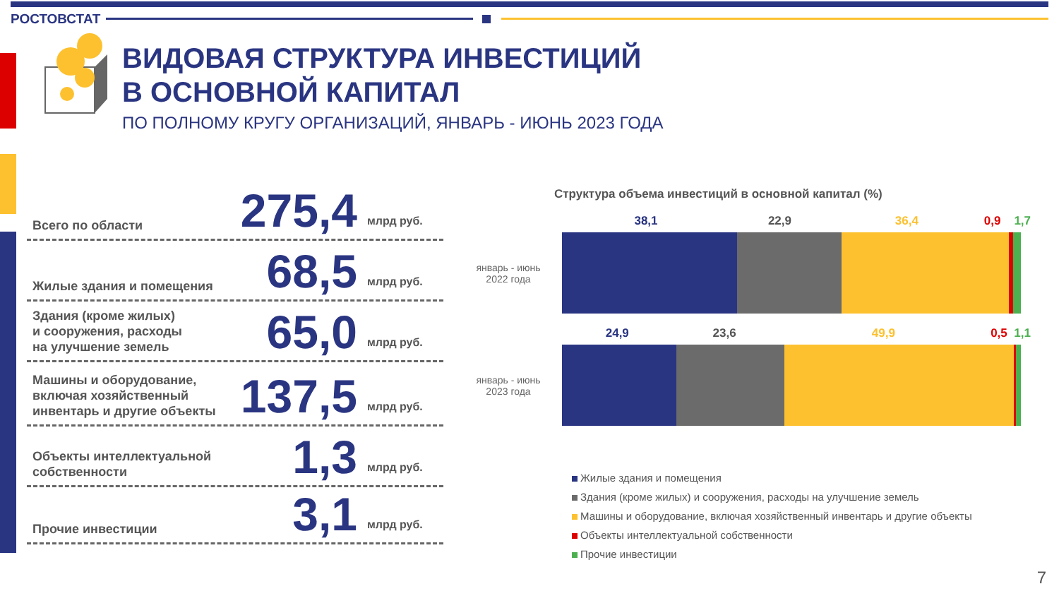РОСТОВСТАТ
ВИДОВАЯ СТРУКТУРА ИНВЕСТИЦИЙ
В ОСНОВНОЙ КАПИТАЛ
ПО ПОЛНОМУ КРУГУ ОРГАНИЗАЦИЙ, ЯНВАРЬ - ИЮНЬ 2023 ГОДА
Всего по области
275,4
млрд руб.
Жилые здания и помещения
68,5
млрд руб.
Здания (кроме жилых)
и сооружения, расходы
на улучшение земель
65,0
млрд руб.
Машины и оборудование,
включая хозяйственный
инвентарь и другие объекты
137,5
млрд руб.
Объекты интеллектуальной
собственности
1,3
млрд руб.
Прочие инвестиции
3,1
млрд руб.
Структура объема инвестиций в основной капитал (%)
38,1 22,9 36,4 0,9 1,7
январь - июнь
2022 года
24,9 23,6 49,9 0,5 1,1
январь - июнь
2023 года
Жилые здания и помещения
Здания (кроме жилых) и сооружения, расходы на улучшение земель
Машины и оборудование, включая хозяйственный инвентарь и другие объекты
Объекты интеллектуальной собственности
Прочие инвестиции
7